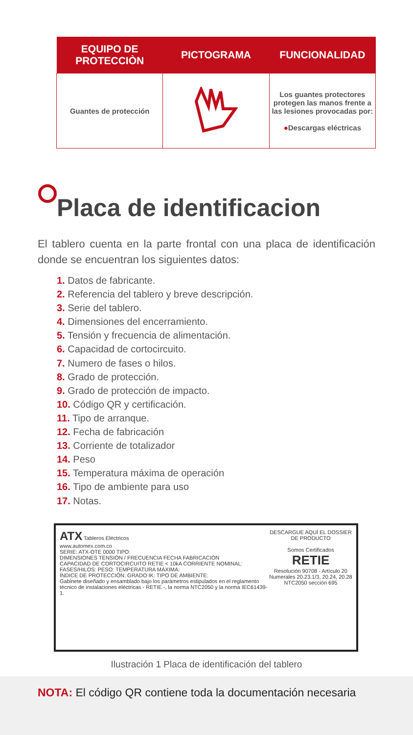| EQUIPO DE PROTECCIÒN | PICTOGRAMA | FUNCIONALIDAD |
| --- | --- | --- |
| Guantes de protección | | Los guantes protectores protegen las manos frente a las lesiones provocadas por: ● Descargas eléctricas |
Placa de identificacion
El tablero cuenta en la parte frontal con una placa de identificación donde se encuentran los siguientes datos:
1. Datos de fabricante.
2. Referencia del tablero y breve descripción.
3. Serie del tablero.
4. Dimensiones del encerramiento.
5. Tensión y frecuencia de alimentación.
6. Capacidad de cortocircuito.
7. Numero de fases o hilos.
8. Grado de protección.
9. Grado de protección de impacto.
10. Código QR y certificación.
11. Tipo de arranque.
12. Fecha de fabricación
13. Corriente de totalizador
14. Peso
15. Temperatura máxima de operación
16. Tipo de ambiente para uso
17. Notas.
DESCARGUE AQUÍ EL DOSSIER DE PRODUCTO
Somos Certificados
RETIE
Resolución 90708 - Artículo 20
Numerales 20.23.1/3, 20.24, 20.28
NTC2050 sección 695
ATX Tableros Eléctricos
www.automex.com.co
SERIE: ATX-OTE 0000 TIPO:
DIMENSIONES TENSIÓN / FRECUENCIA FECHA FABRICACIÓN
CAPACIDAD DE CORTOCIRCUITO RETIE < 10kA CORRIENTE NOMINAL:
FASES/HILOS: PESO: TEMPERATURA MÁXIMA:
ÍNDICE DE PROTECCIÓN: GRADO IK: TIPO DE AMBIENTE:
Gabinete diseñado y ensamblado bajo los parámetros estipulados en el reglamento técnico de instalaciones eléctricas - RETIE -, la norma NTC2050 y la norma IEC61439-1.
Ilustración 1 Placa de identificación del tablero
NOTA: El código QR contiene toda la documentación necesaria